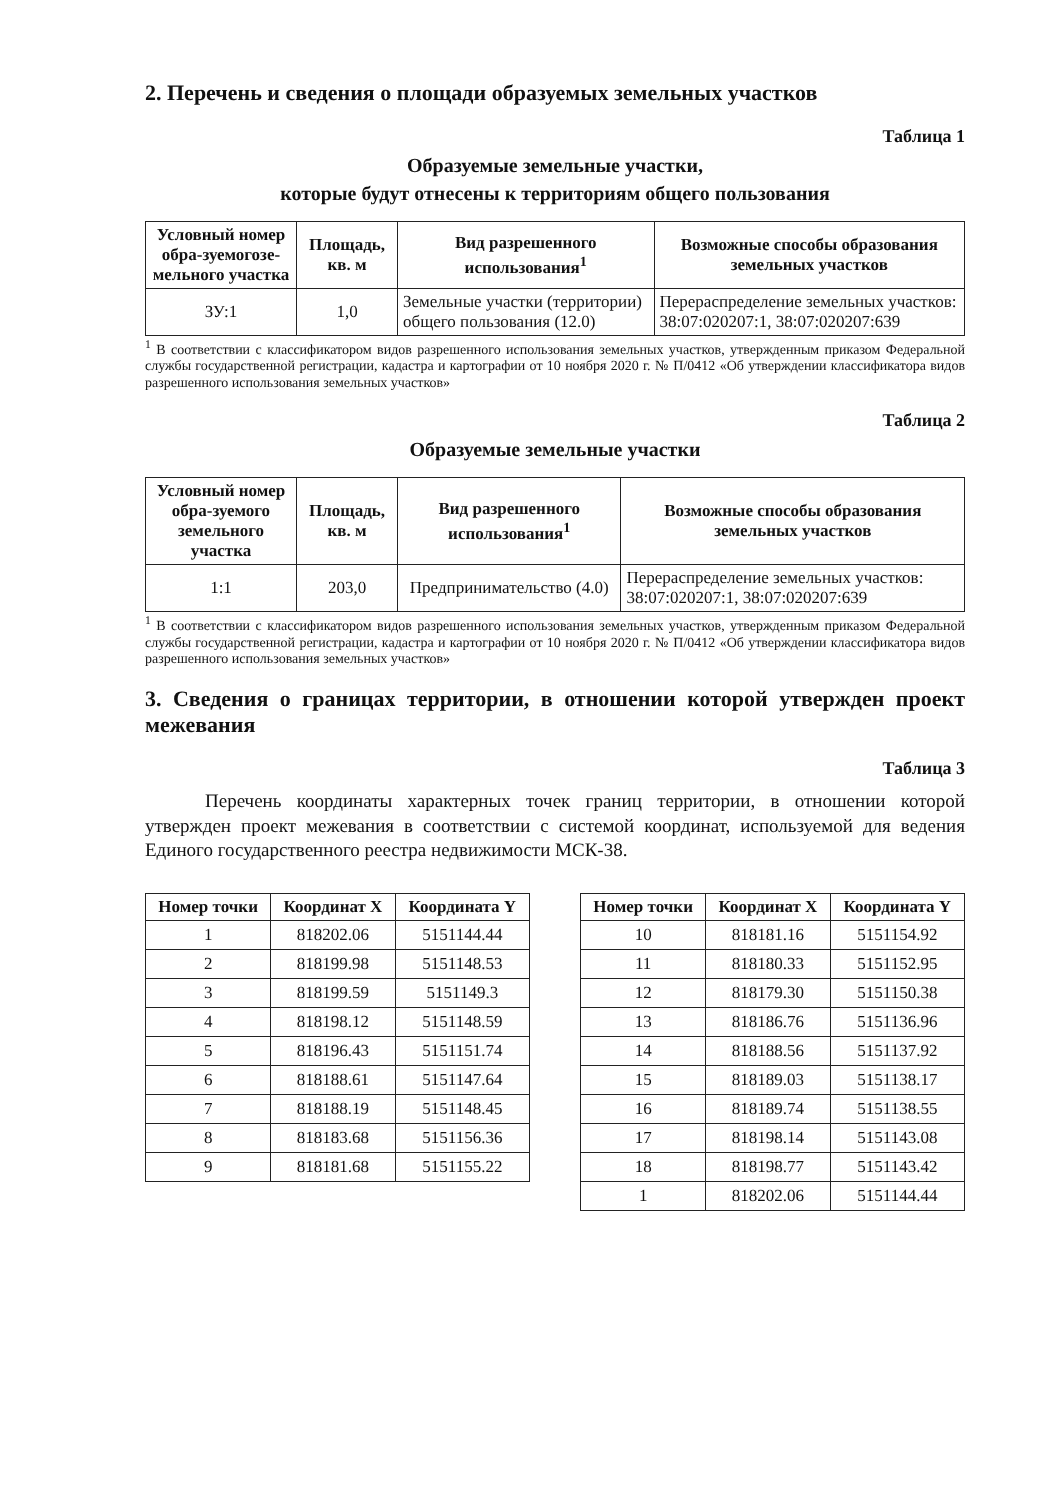2. Перечень и сведения о площади образуемых земельных участков
Таблица 1
Образуемые земельные участки,
которые будут отнесены к территориям общего пользования
| Условный номер обра-зуемогозе-мельного участка | Площадь, кв. м | Вид разрешенного использования<sup>1</sup> | Возможные способы образования земельных участков |
| --- | --- | --- | --- |
| ЗУ:1 | 1,0 | Земельные участки (территории) общего пользования (12.0) | Перераспределение земельных участков: 38:07:020207:1, 38:07:020207:639 |
<sup>1</sup> В соответствии с классификатором видов разрешенного использования земельных участков, утвержденным приказом Федеральной службы государственной регистрации, кадастра и картографии от 10 ноября 2020 г. № П/0412 «Об утверждении классификатора видов разрешенного использования земельных участков»
Таблица 2
Образуемые земельные участки
| Условный номер обра-зуемого земельного участка | Площадь, кв. м | Вид разрешенного использования<sup>1</sup> | Возможные способы образования земельных участков |
| --- | --- | --- | --- |
| 1:1 | 203,0 | Предпринимательство (4.0) | Перераспределение земельных участков: 38:07:020207:1, 38:07:020207:639 |
<sup>1</sup> В соответствии с классификатором видов разрешенного использования земельных участков, утвержденным приказом Федеральной службы государственной регистрации, кадастра и картографии от 10 ноября 2020 г. № П/0412 «Об утверждении классификатора видов разрешенного использования земельных участков»
3. Сведения о границах территории, в отношении которой утвержден проект межевания
Таблица 3
Перечень координаты характерных точек границ территории, в отношении которой утвержден проект межевания в соответствии с системой координат, используемой для ведения Единого государственного реестра недвижимости МСК-38.
| Номер точки | Координат X | Координата Y |
| --- | --- | --- |
| 1 | 818202.06 | 5151144.44 |
| 2 | 818199.98 | 5151148.53 |
| 3 | 818199.59 | 5151149.3 |
| 4 | 818198.12 | 5151148.59 |
| 5 | 818196.43 | 5151151.74 |
| 6 | 818188.61 | 5151147.64 |
| 7 | 818188.19 | 5151148.45 |
| 8 | 818183.68 | 5151156.36 |
| 9 | 818181.68 | 5151155.22 |
| Номер точки | Координат X | Координата Y |
| --- | --- | --- |
| 10 | 818181.16 | 5151154.92 |
| 11 | 818180.33 | 5151152.95 |
| 12 | 818179.30 | 5151150.38 |
| 13 | 818186.76 | 5151136.96 |
| 14 | 818188.56 | 5151137.92 |
| 15 | 818189.03 | 5151138.17 |
| 16 | 818189.74 | 5151138.55 |
| 17 | 818198.14 | 5151143.08 |
| 18 | 818198.77 | 5151143.42 |
| 1 | 818202.06 | 5151144.44 |